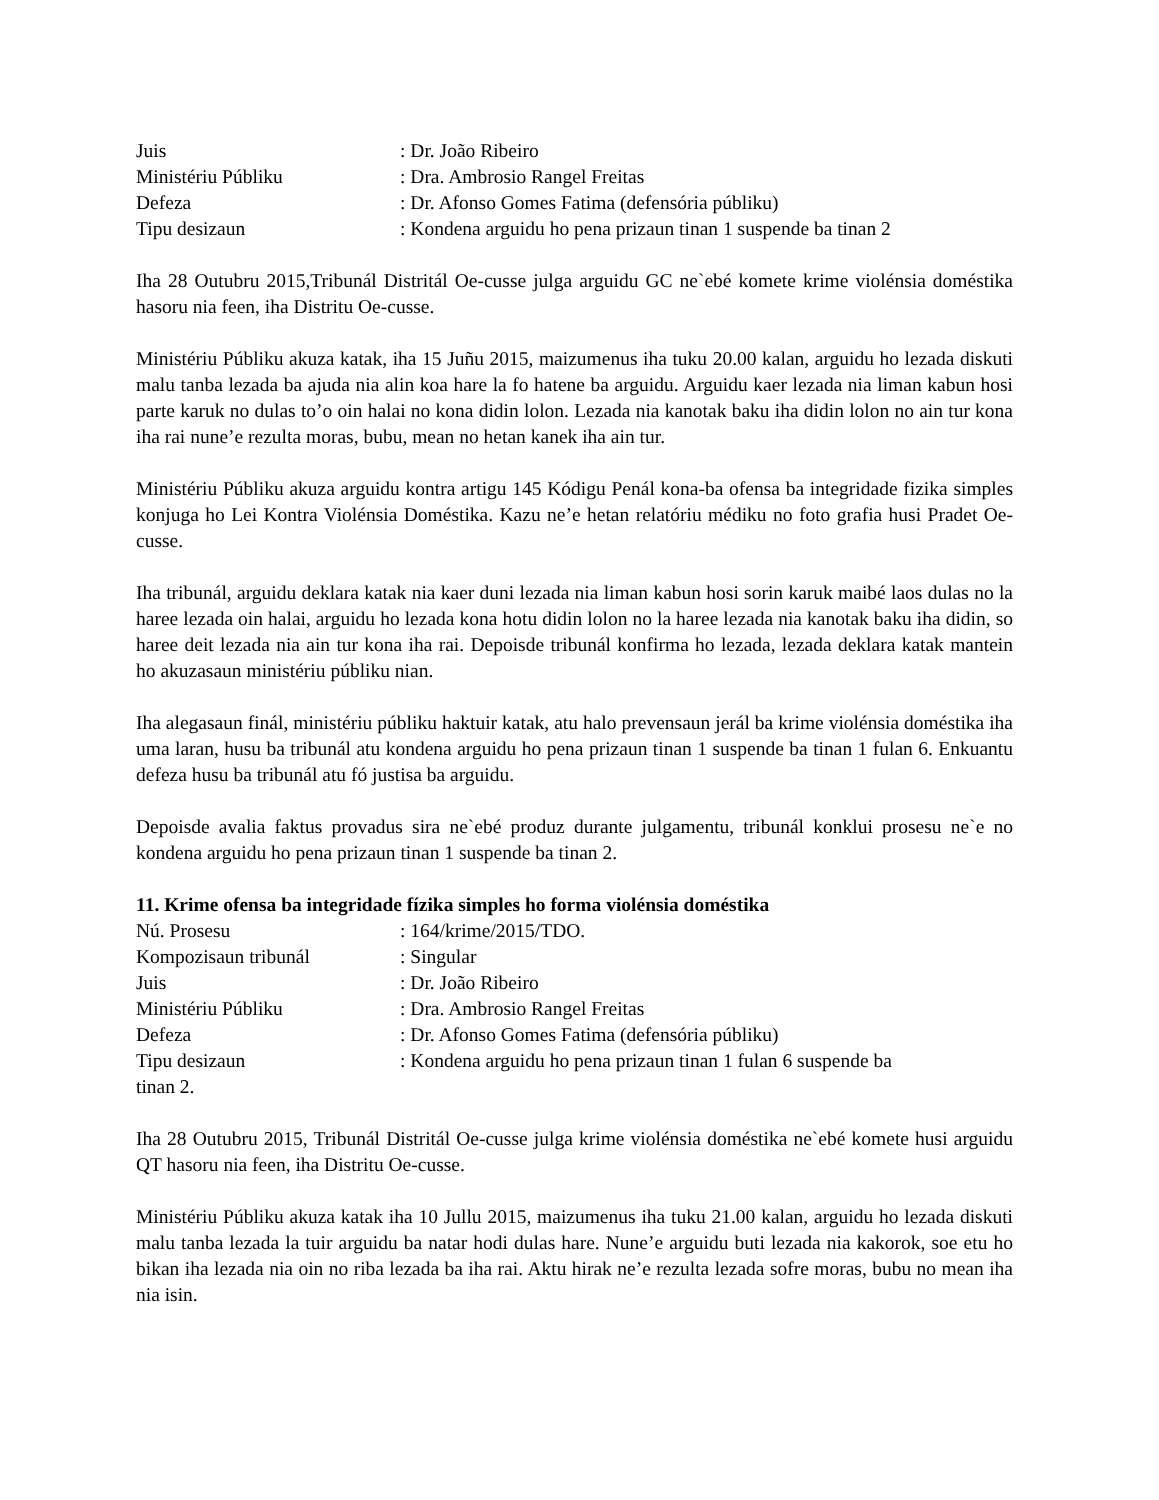Juis : Dr. João Ribeiro
Ministériu Públiku : Dra. Ambrosio Rangel Freitas
Defeza : Dr. Afonso Gomes Fatima (defensória públiku)
Tipu desizaun : Kondena arguidu ho pena prizaun tinan 1 suspende ba tinan 2
Iha 28 Outubru 2015,Tribunál Distritál Oe-cusse julga arguidu GC ne`ebé komete krime violénsia doméstika hasoru nia feen, iha Distritu Oe-cusse.
Ministériu Públiku akuza katak, iha 15 Juñu 2015, maizumenus iha tuku 20.00 kalan, arguidu ho lezada diskuti malu tanba lezada ba ajuda nia alin koa hare la fo hatene ba arguidu. Arguidu kaer lezada nia liman kabun hosi parte karuk no dulas to’o oin halai no kona didin lolon. Lezada nia kanotak baku iha didin lolon no ain tur kona iha rai nune’e rezulta moras, bubu, mean no hetan kanek iha ain tur.
Ministériu Públiku akuza arguidu kontra artigu 145 Kódigu Penál kona-ba ofensa ba integridade fizika simples konjuga ho Lei Kontra Violénsia Doméstika. Kazu ne’e hetan relatóriu médiku no foto grafia husi Pradet Oe-cusse.
Iha tribunál, arguidu deklara katak nia kaer duni lezada nia liman kabun hosi sorin karuk maibé laos dulas no la haree lezada oin halai, arguidu ho lezada kona hotu didin lolon no la haree lezada nia kanotak baku iha didin, so haree deit lezada nia ain tur kona iha rai. Depoisde tribunál konfirma ho lezada, lezada deklara katak mantein ho akuzasaun ministériu públiku nian.
Iha alegasaun finál, ministériu públiku haktuir katak, atu halo prevensaun jerál ba krime violénsia doméstika iha uma laran, husu ba tribunál atu kondena arguidu ho pena prizaun tinan 1 suspende ba tinan 1 fulan 6. Enkuantu defeza husu ba tribunál atu fó justisa ba arguidu.
Depoisde avalia faktus provadus sira ne`ebé produz durante julgamentu, tribunál konklui prosesu ne`e no kondena arguidu ho pena prizaun tinan 1 suspende ba tinan 2.
11. Krime ofensa ba integridade fízika simples ho forma violénsia doméstika
Nú. Prosesu : 164/krime/2015/TDO.
Kompozisaun tribunál : Singular
Juis : Dr. João Ribeiro
Ministériu Públiku : Dra. Ambrosio Rangel Freitas
Defeza : Dr. Afonso Gomes Fatima (defensória públiku)
Tipu desizaun : Kondena arguidu ho pena prizaun tinan 1 fulan 6 suspende ba
tinan 2.
Iha 28 Outubru 2015, Tribunál Distritál Oe-cusse julga krime violénsia doméstika ne`ebé komete husi arguidu QT hasoru nia feen, iha Distritu Oe-cusse.
Ministériu Públiku akuza katak iha 10 Jullu 2015, maizumenus iha tuku 21.00 kalan, arguidu ho lezada diskuti malu tanba lezada la tuir arguidu ba natar hodi dulas hare. Nune’e arguidu buti lezada nia kakorok, soe etu ho bikan iha lezada nia oin no riba lezada ba iha rai. Aktu hirak ne’e rezulta lezada sofre moras, bubu no mean iha nia isin.